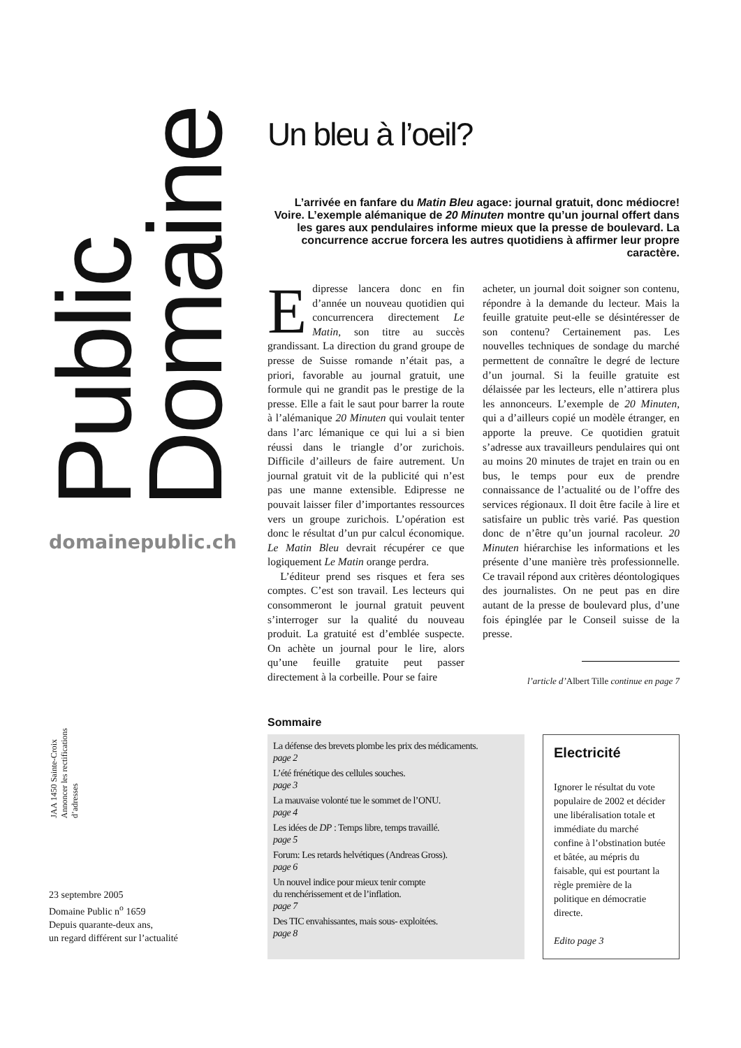Domaine
Public
domainepublic.ch
JAA 1450 Sainte-Croix
Annoncer les rectifications
d’adresses
23 septembre 2005
Domaine Public n<sup>o</sup> 1659
Depuis quarante-deux ans,
un regard différent sur l’actualité
Un bleu à l’oeil?
L’arrivée en fanfare du Matin Bleu agace: journal gratuit, donc médiocre! Voire. L’exemple alémanique de 20 Minuten montre qu’un journal offert dans les gares aux pendulaires informe mieux que la presse de boulevard. La concurrence accrue forcera les autres quotidiens à affirmer leur propre caractère.
Edipresse lancera donc en fin d’année un nouveau quotidien qui concurrencera directement Le Matin, son titre au succès grandissant. La direction du grand groupe de presse de Suisse romande n’était pas, a priori, favorable au journal gratuit, une formule qui ne grandit pas le prestige de la presse. Elle a fait le saut pour barrer la route à l’alémanique 20 Minuten qui voulait tenter dans l’arc lémanique ce qui lui a si bien réussi dans le triangle d’or zurichois. Difficile d’ailleurs de faire autrement. Un journal gratuit vit de la publicité qui n’est pas une manne extensible. Edipresse ne pouvait laisser filer d’importantes ressources vers un groupe zurichois. L’opération est donc le résultat d’un pur calcul économique. Le Matin Bleu devrait récupérer ce que logiquement Le Matin orange perdra.
L’éditeur prend ses risques et fera ses comptes. C’est son travail. Les lecteurs qui consommeront le journal gratuit peuvent s’interroger sur la qualité du nouveau produit. La gratuité est d’emblée suspecte. On achète un journal pour le lire, alors qu’une feuille gratuite peut passer directement à la corbeille. Pour se faire
acheter, un journal doit soigner son contenu, répondre à la demande du lecteur. Mais la feuille gratuite peut-elle se désintéresser de son contenu? Certainement pas. Les nouvelles techniques de sondage du marché permettent de connaître le degré de lecture d’un journal. Si la feuille gratuite est délaissée par les lecteurs, elle n’attirera plus les annonceurs. L’exemple de 20 Minuten, qui a d’ailleurs copié un modèle étranger, en apporte la preuve. Ce quotidien gratuit s’adresse aux travailleurs pendulaires qui ont au moins 20 minutes de trajet en train ou en bus, le temps pour eux de prendre connaissance de l’actualité ou de l’offre des services régionaux. Il doit être facile à lire et satisfaire un public très varié. Pas question donc de n’être qu’un journal racoleur. 20 Minuten hiérarchise les informations et les présente d’une manière très professionnelle. Ce travail répond aux critères déontologiques des journalistes. On ne peut pas en dire autant de la presse de boulevard plus, d’une fois épinglée par le Conseil suisse de la presse.
l’article d’Albert Tille continue en page 7
Sommaire
La défense des brevets plombe les prix des médicaments.
page 2
L’été frénétique des cellules souches.
page 3
La mauvaise volonté tue le sommet de l’ONU.
page 4
Les idées de DP : Temps libre, temps travaillé.
page 5
Forum: Les retards helvétiques (Andreas Gross).
page 6
Un nouvel indice pour mieux tenir compte
du renchérissement et de l’inflation.
page 7
Des TIC envahissantes, mais sous- exploitées.
page 8
Electricité
Ignorer le résultat du vote populaire de 2002 et décider une libéralisation totale et immédiate du marché confine à l’obstination butée et bâtée, au mépris du faisable, qui est pourtant la règle première de la politique en démocratie directe.
Edito page 3